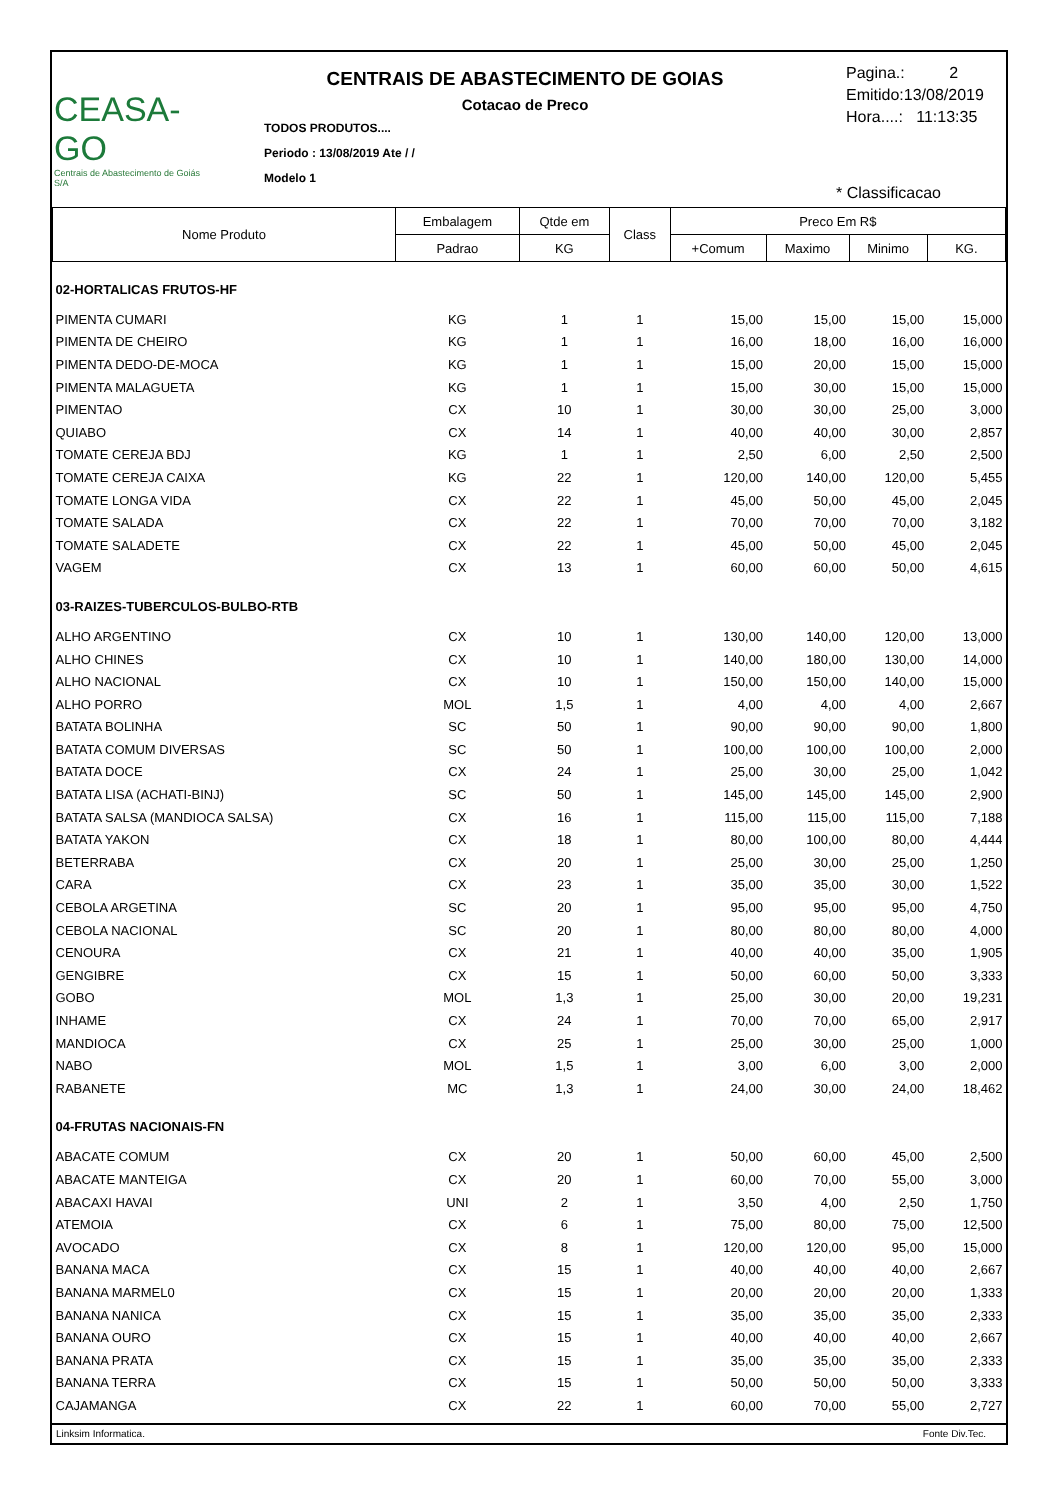CEASA-GO
Centrais de Abastecimento de Goiás S/A
CENTRAIS DE ABASTECIMENTO DE GOIAS
Cotacao de Preco
TODOS PRODUTOS....
Periodo : 13/08/2019 Ate / /
Modelo 1
Pagina.: 2
Emitido:13/08/2019
Hora....: 11:13:35
* Classificacao
| Nome Produto | Embalagem | Qtde em | Class | Preco Em R$ | | | |
| --- | --- | --- | --- | --- | --- | --- | --- |
| | Padrao | KG | | +Comum | Maximo | Minimo | KG. |
| 02-HORTALICAS FRUTOS-HF | | | | | | | |
| PIMENTA CUMARI | KG | 1 | 1 | 15,00 | 15,00 | 15,00 | 15,000 |
| PIMENTA DE CHEIRO | KG | 1 | 1 | 16,00 | 18,00 | 16,00 | 16,000 |
| PIMENTA DEDO-DE-MOCA | KG | 1 | 1 | 15,00 | 20,00 | 15,00 | 15,000 |
| PIMENTA MALAGUETA | KG | 1 | 1 | 15,00 | 30,00 | 15,00 | 15,000 |
| PIMENTAO | CX | 10 | 1 | 30,00 | 30,00 | 25,00 | 3,000 |
| QUIABO | CX | 14 | 1 | 40,00 | 40,00 | 30,00 | 2,857 |
| TOMATE CEREJA BDJ | KG | 1 | 1 | 2,50 | 6,00 | 2,50 | 2,500 |
| TOMATE CEREJA CAIXA | KG | 22 | 1 | 120,00 | 140,00 | 120,00 | 5,455 |
| TOMATE LONGA VIDA | CX | 22 | 1 | 45,00 | 50,00 | 45,00 | 2,045 |
| TOMATE SALADA | CX | 22 | 1 | 70,00 | 70,00 | 70,00 | 3,182 |
| TOMATE SALADETE | CX | 22 | 1 | 45,00 | 50,00 | 45,00 | 2,045 |
| VAGEM | CX | 13 | 1 | 60,00 | 60,00 | 50,00 | 4,615 |
| 03-RAIZES-TUBERCULOS-BULBO-RTB | | | | | | | |
| ALHO ARGENTINO | CX | 10 | 1 | 130,00 | 140,00 | 120,00 | 13,000 |
| ALHO CHINES | CX | 10 | 1 | 140,00 | 180,00 | 130,00 | 14,000 |
| ALHO NACIONAL | CX | 10 | 1 | 150,00 | 150,00 | 140,00 | 15,000 |
| ALHO PORRO | MOL | 1,5 | 1 | 4,00 | 4,00 | 4,00 | 2,667 |
| BATATA BOLINHA | SC | 50 | 1 | 90,00 | 90,00 | 90,00 | 1,800 |
| BATATA COMUM DIVERSAS | SC | 50 | 1 | 100,00 | 100,00 | 100,00 | 2,000 |
| BATATA DOCE | CX | 24 | 1 | 25,00 | 30,00 | 25,00 | 1,042 |
| BATATA LISA (ACHATI-BINJ) | SC | 50 | 1 | 145,00 | 145,00 | 145,00 | 2,900 |
| BATATA SALSA (MANDIOCA SALSA) | CX | 16 | 1 | 115,00 | 115,00 | 115,00 | 7,188 |
| BATATA YAKON | CX | 18 | 1 | 80,00 | 100,00 | 80,00 | 4,444 |
| BETERRABA | CX | 20 | 1 | 25,00 | 30,00 | 25,00 | 1,250 |
| CARA | CX | 23 | 1 | 35,00 | 35,00 | 30,00 | 1,522 |
| CEBOLA ARGETINA | SC | 20 | 1 | 95,00 | 95,00 | 95,00 | 4,750 |
| CEBOLA NACIONAL | SC | 20 | 1 | 80,00 | 80,00 | 80,00 | 4,000 |
| CENOURA | CX | 21 | 1 | 40,00 | 40,00 | 35,00 | 1,905 |
| GENGIBRE | CX | 15 | 1 | 50,00 | 60,00 | 50,00 | 3,333 |
| GOBO | MOL | 1,3 | 1 | 25,00 | 30,00 | 20,00 | 19,231 |
| INHAME | CX | 24 | 1 | 70,00 | 70,00 | 65,00 | 2,917 |
| MANDIOCA | CX | 25 | 1 | 25,00 | 30,00 | 25,00 | 1,000 |
| NABO | MOL | 1,5 | 1 | 3,00 | 6,00 | 3,00 | 2,000 |
| RABANETE | MC | 1,3 | 1 | 24,00 | 30,00 | 24,00 | 18,462 |
| 04-FRUTAS NACIONAIS-FN | | | | | | | |
| ABACATE COMUM | CX | 20 | 1 | 50,00 | 60,00 | 45,00 | 2,500 |
| ABACATE MANTEIGA | CX | 20 | 1 | 60,00 | 70,00 | 55,00 | 3,000 |
| ABACAXI HAVAI | UNI | 2 | 1 | 3,50 | 4,00 | 2,50 | 1,750 |
| ATEMOIA | CX | 6 | 1 | 75,00 | 80,00 | 75,00 | 12,500 |
| AVOCADO | CX | 8 | 1 | 120,00 | 120,00 | 95,00 | 15,000 |
| BANANA MACA | CX | 15 | 1 | 40,00 | 40,00 | 40,00 | 2,667 |
| BANANA MARMEL0 | CX | 15 | 1 | 20,00 | 20,00 | 20,00 | 1,333 |
| BANANA NANICA | CX | 15 | 1 | 35,00 | 35,00 | 35,00 | 2,333 |
| BANANA OURO | CX | 15 | 1 | 40,00 | 40,00 | 40,00 | 2,667 |
| BANANA PRATA | CX | 15 | 1 | 35,00 | 35,00 | 35,00 | 2,333 |
| BANANA TERRA | CX | 15 | 1 | 50,00 | 50,00 | 50,00 | 3,333 |
| CAJAMANGA | CX | 22 | 1 | 60,00 | 70,00 | 55,00 | 2,727 |
Linksim Informatica. Fonte Div.Tec.